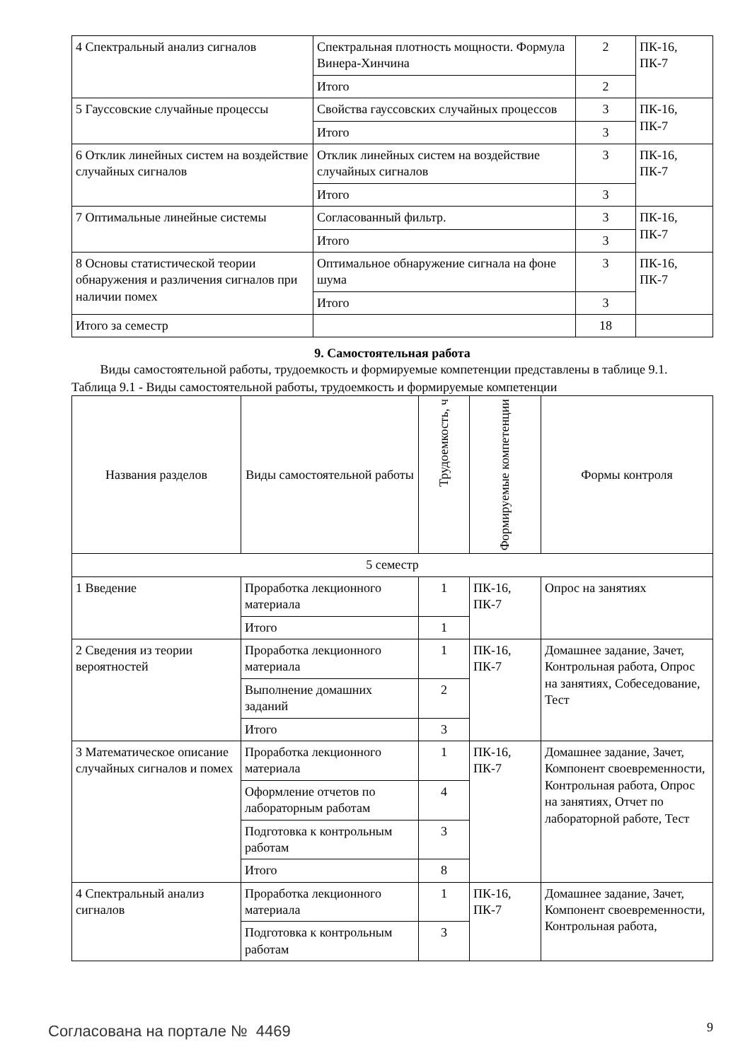| 4 Спектральный анализ сигналов | Спектральная плотность мощности. Формула Винера-Хинчина | 2 | ПК-16, ПК-7 |
| | Итого | 2 | |
| 5 Гауссовские случайные процессы | Свойства гауссовских случайных процессов | 3 | ПК-16, ПК-7 |
| | Итого | 3 | |
| 6 Отклик линейных систем на воздействие случайных сигналов | Отклик линейных систем на воздействие случайных сигналов | 3 | ПК-16, ПК-7 |
| | Итого | 3 | |
| 7 Оптимальные линейные системы | Согласованный фильтр. | 3 | ПК-16, ПК-7 |
| | Итого | 3 | |
| 8 Основы статистической теории обнаружения и различения сигналов при наличии помех | Оптимальное обнаружение сигнала на фоне шума | 3 | ПК-16, ПК-7 |
| | Итого | 3 | |
| Итого за семестр | | 18 | |
9. Самостоятельная работа
Виды самостоятельной работы, трудоемкость и формируемые компетенции представлены в таблице 9.1.
Таблица 9.1 - Виды самостоятельной работы, трудоемкость и формируемые компетенции
| Названия разделов | Виды самостоятельной работы | Трудоемкость, ч | Формируемые компетенции | Формы контроля |
| --- | --- | --- | --- | --- |
| 5 семестр | | | | |
| 1 Введение | Проработка лекционного материала | 1 | ПК-16, ПК-7 | Опрос на занятиях |
| | Итого | 1 | | |
| 2 Сведения из теории вероятностей | Проработка лекционного материала | 1 | ПК-16, ПК-7 | Домашнее задание, Зачет, Контрольная работа, Опрос на занятиях, Собеседование, Тест |
| | Выполнение домашних заданий | 2 | | |
| | Итого | 3 | | |
| 3 Математическое описание случайных сигналов и помех | Проработка лекционного материала | 1 | ПК-16, ПК-7 | Домашнее задание, Зачет, Компонент своевременности, Контрольная работа, Опрос на занятиях, Отчет по лабораторной работе, Тест |
| | Оформление отчетов по лабораторным работам | 4 | | |
| | Подготовка к контрольным работам | 3 | | |
| | Итого | 8 | | |
| 4 Спектральный анализ сигналов | Проработка лекционного материала | 1 | ПК-16, ПК-7 | Домашнее задание, Зачет, Компонент своевременности, Контрольная работа, |
| | Подготовка к контрольным работам | 3 | | |
Согласована на портале № 4469 9